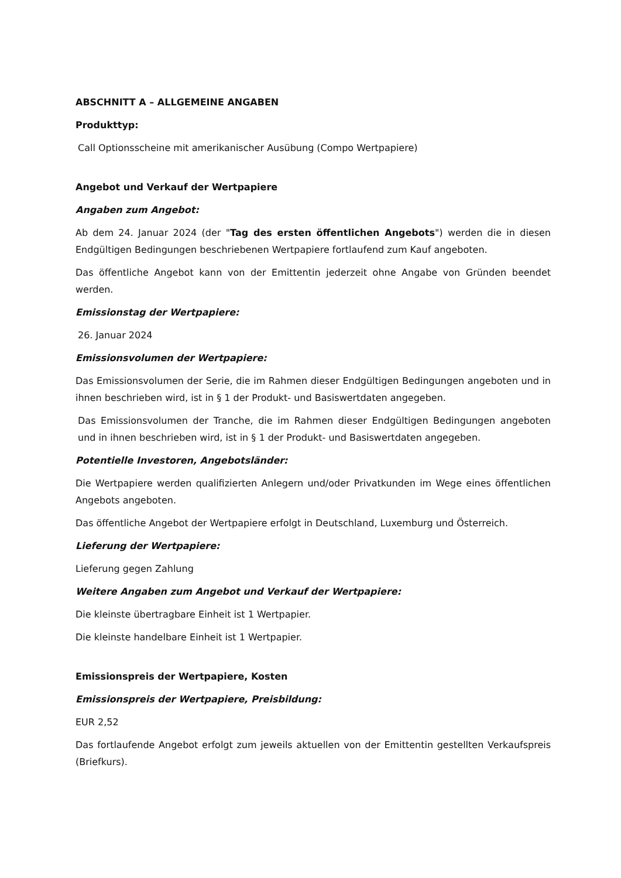ABSCHNITT A – ALLGEMEINE ANGABEN
Produkttyp:
Call Optionsscheine mit amerikanischer Ausübung (Compo Wertpapiere)
Angebot und Verkauf der Wertpapiere
Angaben zum Angebot:
Ab dem 24. Januar 2024 (der "Tag des ersten öffentlichen Angebots") werden die in diesen Endgültigen Bedingungen beschriebenen Wertpapiere fortlaufend zum Kauf angeboten.
Das öffentliche Angebot kann von der Emittentin jederzeit ohne Angabe von Gründen beendet werden.
Emissionstag der Wertpapiere:
26. Januar 2024
Emissionsvolumen der Wertpapiere:
Das Emissionsvolumen der Serie, die im Rahmen dieser Endgültigen Bedingungen angeboten und in ihnen beschrieben wird, ist in § 1 der Produkt- und Basiswertdaten angegeben.
Das Emissionsvolumen der Tranche, die im Rahmen dieser Endgültigen Bedingungen angeboten und in ihnen beschrieben wird, ist in § 1 der Produkt- und Basiswertdaten angegeben.
Potentielle Investoren, Angebotsländer:
Die Wertpapiere werden qualifizierten Anlegern und/oder Privatkunden im Wege eines öffentlichen Angebots angeboten.
Das öffentliche Angebot der Wertpapiere erfolgt in Deutschland, Luxemburg und Österreich.
Lieferung der Wertpapiere:
Lieferung gegen Zahlung
Weitere Angaben zum Angebot und Verkauf der Wertpapiere:
Die kleinste übertragbare Einheit ist 1 Wertpapier.
Die kleinste handelbare Einheit ist 1 Wertpapier.
Emissionspreis der Wertpapiere, Kosten
Emissionspreis der Wertpapiere, Preisbildung:
EUR 2,52
Das fortlaufende Angebot erfolgt zum jeweils aktuellen von der Emittentin gestellten Verkaufspreis (Briefkurs).